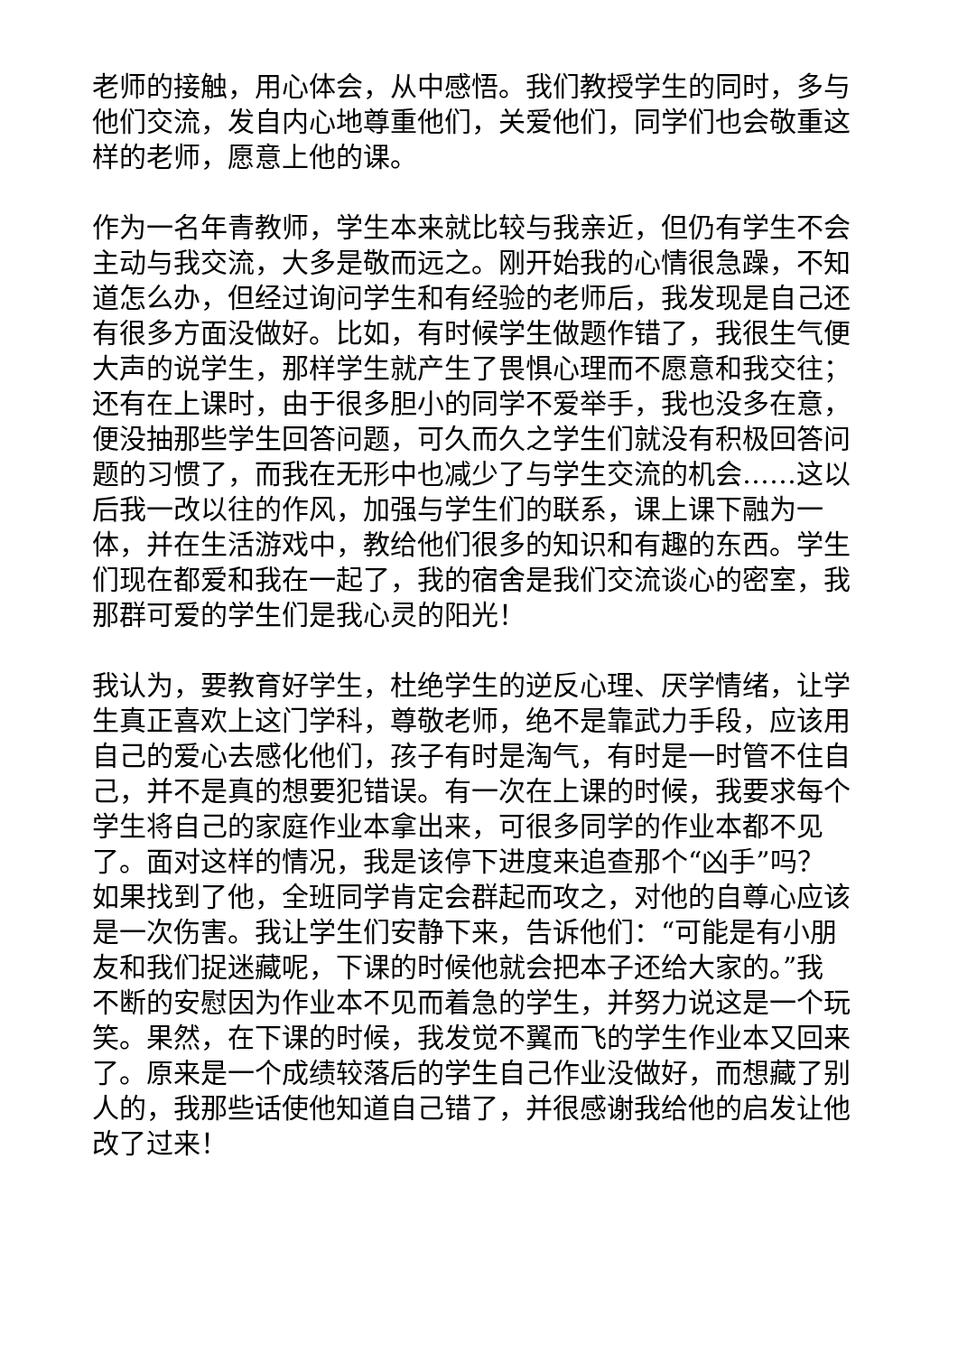老师的接触，用心体会，从中感悟。我们教授学生的同时，多与他们交流，发自内心地尊重他们，关爱他们，同学们也会敬重这样的老师，愿意上他的课。
作为一名年青教师，学生本来就比较与我亲近，但仍有学生不会主动与我交流，大多是敬而远之。刚开始我的心情很急躁，不知道怎么办，但经过询问学生和有经验的老师后，我发现是自己还有很多方面没做好。比如，有时候学生做题作错了，我很生气便大声的说学生，那样学生就产生了畏惧心理而不愿意和我交往；还有在上课时，由于很多胆小的同学不爱举手，我也没多在意，便没抽那些学生回答问题，可久而久之学生们就没有积极回答问题的习惯了，而我在无形中也减少了与学生交流的机会……这以后我一改以往的作风，加强与学生们的联系，课上课下融为一体，并在生活游戏中，教给他们很多的知识和有趣的东西。学生们现在都爱和我在一起了，我的宿舍是我们交流谈心的密室，我那群可爱的学生们是我心灵的阳光！
我认为，要教育好学生，杜绝学生的逆反心理、厌学情绪，让学生真正喜欢上这门学科，尊敬老师，绝不是靠武力手段，应该用自己的爱心去感化他们，孩子有时是淘气，有时是一时管不住自己，并不是真的想要犯错误。有一次在上课的时候，我要求每个学生将自己的家庭作业本拿出来，可很多同学的作业本都不见了。面对这样的情况，我是该停下进度来追查那个“凶手”吗？如果找到了他，全班同学肯定会群起而攻之，对他的自尊心应该是一次伤害。我让学生们安静下来，告诉他们：“可能是有小朋友和我们捉迷藏呢，下课的时候他就会把本子还给大家的。”我不断的安慰因为作业本不见而着急的学生，并努力说这是一个玩笑。果然，在下课的时候，我发觉不翼而飞的学生作业本又回来了。原来是一个成绩较落后的学生自己作业没做好，而想藏了别人的，我那些话使他知道自己错了，并很感谢我给他的启发让他改了过来！